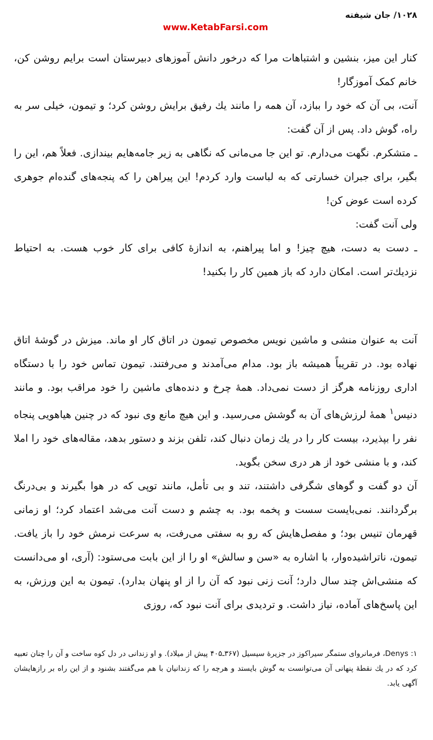۱۰۲۸/ جان شیفته
www.KetabFarsi.com
کنار این میز، بنشین و اشتباهات مرا که درخور دانش آموزهای دبیرستان است برایم روشن کن، خانم کمک آموزگار!
آنت، بی آن که خود را ببازد، آن همه را مانند یك رفیق برایش روشن کرد؛ و تیمون، خیلی سر به راه، گوش داد. پس از آن گفت:
ـ متشکرم. نگهت می‌دارم. تو این جا می‌مانی که نگاهی به زیر جامه‌هایم بیندازی. فعلاً هم، این را بگیر، برای جبران خسارتی که به لباست وارد کردم! این پیراهن را که پنجه‌های گنده‌ام جوهری کرده است عوض کن!
ولی آنت گفت:
ـ دست به دست، هیچ چیز! و اما پیراهنم، به اندازهٔ کافی برای کار خوب هست. به احتیاط نزدیك‌تر است. امکان دارد که باز همین کار را بکنید!
آنت به عنوان منشی و ماشین نویس مخصوص تیمون در اتاق کار او ماند. میزش در گوشهٔ اتاق نهاده بود. در تقریباً همیشه باز بود. مدام می‌آمدند و می‌رفتند. تیمون تماس خود را با دستگاه اداری روزنامه هرگز از دست نمی‌داد. همهٔ چرخ و دنده‌های ماشین را خود مراقب بود. و مانند دنیس<sup>۱</sup> همهٔ لرزش‌های آن به گوشش می‌رسید. و این هیچ مانع وی نبود که در چنین هیاهویی پنجاه نفر را بپذیرد، بیست کار را در یك زمان دنبال کند، تلفن بزند و دستور بدهد، مقاله‌های خود را املا کند، و با منشی خود از هر دری سخن بگوید.
آن دو گفت و گوهای شگرفی داشتند، تند و بی تأمل، مانند توپی که در هوا بگیرند و بی‌درنگ برگردانند. نمی‌بایست سست و پخمه بود. به چشم و دست آنت می‌شد اعتماد کرد؛ او زمانی قهرمان تنیس بود؛ و مفصل‌هایش که رو به سفتی می‌رفت، به سرعت نرمش خود را باز یافت. تیمون، ناتراشیده‌وار، با اشاره به «سن و سالش» او را از این بابت می‌ستود: (آری، او می‌دانست که منشی‌اش چند سال دارد؛ آنت زنی نبود که آن را از او پنهان بدارد). تیمون به این ورزش، به این پاسخ‌های آماده، نیاز داشت. و تردیدی برای آنت نبود که، روزی
۱: Denys، فرمانروای ستمگر سیراکوز در جزیرهٔ سیسیل (۳۶۷ـ۴۰۵ پیش از میلاد). و او زندانی در دل کوه ساخت و آن را چنان تعبیه کرد که در یك نقطهٔ پنهانی آن می‌توانست به گوش بایستد و هرچه را که زندانیان با هم می‌گفتند بشنود و از این راه بر رازهایشان آگهی یابد.